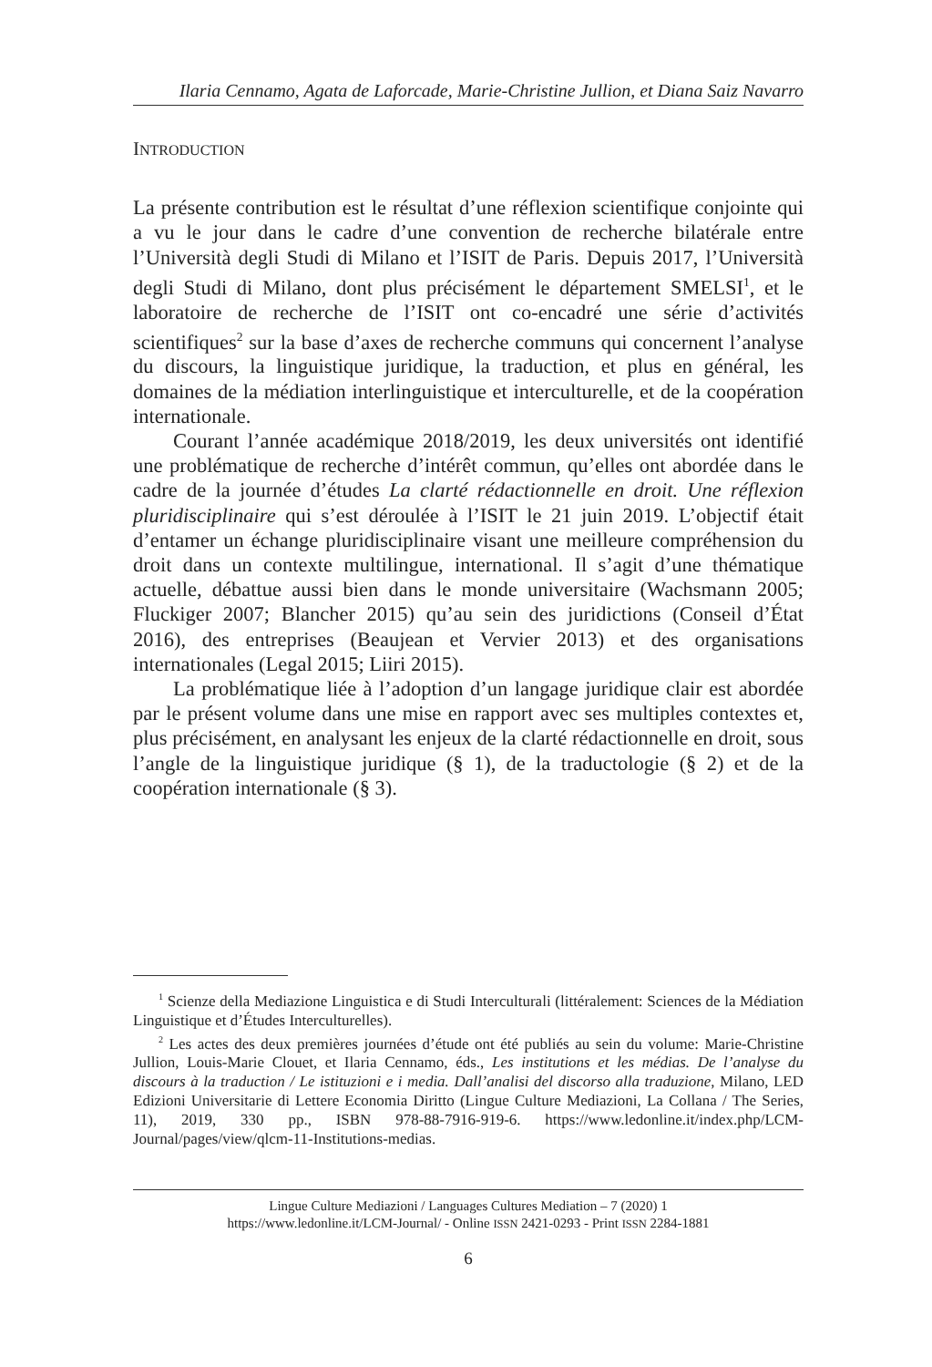Ilaria Cennamo, Agata de Laforcade, Marie-Christine Jullion, et Diana Saiz Navarro
INTRODUCTION
La présente contribution est le résultat d’une réflexion scientifique conjointe qui a vu le jour dans le cadre d’une convention de recherche bilatérale entre l’Università degli Studi di Milano et l’ISIT de Paris. Depuis 2017, l’Università degli Studi di Milano, dont plus précisément le département SMELSI<sup>1</sup>, et le laboratoire de recherche de l’ISIT ont co-encadré une série d’activités scientifiques<sup>2</sup> sur la base d’axes de recherche communs qui concernent l’analyse du discours, la linguistique juridique, la traduction, et plus en général, les domaines de la médiation interlinguistique et interculturelle, et de la coopération internationale.
Courant l’année académique 2018/2019, les deux universités ont identifié une problématique de recherche d’intérêt commun, qu’elles ont abordée dans le cadre de la journée d’études La clarté rédactionnelle en droit. Une réflexion pluridisciplinaire qui s’est déroulée à l’ISIT le 21 juin 2019. L’objectif était d’entamer un échange pluridisciplinaire visant une meilleure compréhension du droit dans un contexte multilingue, international. Il s’agit d’une thématique actuelle, débattue aussi bien dans le monde universitaire (Wachsmann 2005; Fluckiger 2007; Blancher 2015) qu’au sein des juridictions (Conseil d’État 2016), des entreprises (Beaujean et Vervier 2013) et des organisations internationales (Legal 2015; Liiri 2015).
La problématique liée à l’adoption d’un langage juridique clair est abordée par le présent volume dans une mise en rapport avec ses multiples contextes et, plus précisément, en analysant les enjeux de la clarté rédactionnelle en droit, sous l’angle de la linguistique juridique (§ 1), de la traductologie (§ 2) et de la coopération internationale (§ 3).
<sup>1</sup> Scienze della Mediazione Linguistica e di Studi Interculturali (littéralement: Sciences de la Médiation Linguistique et d’Études Interculturelles).
<sup>2</sup> Les actes des deux premières journées d’étude ont été publiés au sein du volume: Marie-Christine Jullion, Louis-Marie Clouet, et Ilaria Cennamo, éds., Les institutions et les médias. De l’analyse du discours à la traduction / Le istituzioni e i media. Dall’analisi del discorso alla traduzione, Milano, LED Edizioni Universitarie di Lettere Economia Diritto (Lingue Culture Mediazioni, La Collana / The Series, 11), 2019, 330 pp., ISBN 978-88-7916-919-6. https://www.ledonline.it/index.php/LCM-Journal/pages/view/qlcm-11-Institutions-medias.
Lingue Culture Mediazioni / Languages Cultures Mediation – 7 (2020) 1
https://www.ledonline.it/LCM-Journal/ - Online ISSN 2421-0293 - Print ISSN 2284-1881
6